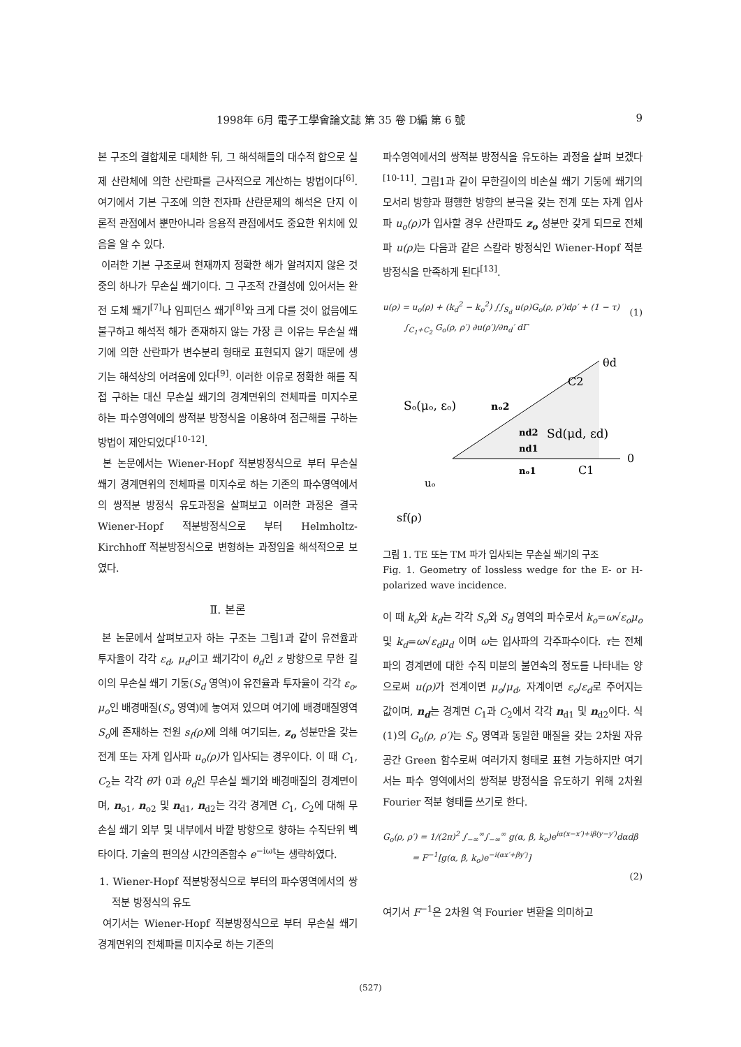1998年 6月 電子工學會論文誌 第 35 卷 D編 第 6 號 9
본 구조의 결합체로 대체한 뒤, 그 해석해들의 대수적 합으로 실제 산란체에 의한 산란파를 근사적으로 계산하는 방법이다<sup>[6]</sup>. 여기에서 기본 구조에 의한 전자파 산란문제의 해석은 단지 이론적 관점에서 뿐만아니라 응용적 관점에서도 중요한 위치에 있음을 알 수 있다.
이러한 기본 구조로써 현재까지 정확한 해가 알려지지 않은 것중의 하나가 무손실 쐐기이다. 그 구조적 간결성에 있어서는 완전 도체 쐐기<sup>[7]</sup>나 임피던스 쐐기<sup>[8]</sup>와 크게 다를 것이 없음에도 불구하고 해석적 해가 존재하지 않는 가장 큰 이유는 무손실 쐐기에 의한 산란파가 변수분리 형태로 표현되지 않기 때문에 생기는 해석상의 어려움에 있다<sup>[9]</sup>. 이러한 이유로 정확한 해를 직접 구하는 대신 무손실 쐐기의 경계면위의 전체파를 미지수로 하는 파수영역에의 쌍적분 방정식을 이용하여 점근해를 구하는 방법이 제안되었다<sup>[10-12]</sup>.
본 논문에서는 Wiener-Hopf 적분방정식으로 부터 무손실 쐐기 경계면위의 전체파를 미지수로 하는 기존의 파수영역에서의 쌍적분 방정식 유도과정을 살펴보고 이러한 과정은 결국 Wiener-Hopf 적분방정식으로 부터 Helmholtz-Kirchhoff 적분방정식으로 변형하는 과정임을 해석적으로 보였다.
Ⅱ. 본론
본 논문에서 살펴보고자 하는 구조는 그림1과 같이 유전율과 투자율이 각각 ε<sub>d</sub>, μ<sub>d</sub>이고 쐐기각이 θ<sub>d</sub>인 z 방향으로 무한 길이의 무손실 쐐기 기둥(S<sub>d</sub> 영역)이 유전율과 투자율이 각각 ε<sub>o</sub>, μ<sub>o</sub>인 배경매질(S<sub>o</sub> 영역)에 놓여져 있으며 여기에 배경매질영역 S<sub>o</sub>에 존재하는 전원 s<sub>f</sub>(ρ) 에 의해 여기되는, z<sub>o</sub> 성분만을 갖는 전계 또는 자계 입사파 u<sub>o</sub>(ρ) 가 입사되는 경우이다. 이 때 C<sub>1</sub>, C<sub>2</sub>는 각각 θ가 0과 θ<sub>d</sub>인 무손실 쐐기와 배경매질의 경계면이며, n<sub>o1</sub>, n<sub>o2</sub> 및 n<sub>d1</sub>, n<sub>d2</sub>는 각각 경계면 C<sub>1</sub>, C<sub>2</sub>에 대해 무손실 쐐기 외부 및 내부에서 바깥 방향으로 향하는 수직단위 벡타이다. 기술의 편의상 시간의존함수 e<sup>−iωt</sup>는 생략하였다.
1. Wiener-Hopf 적분방정식으로 부터의 파수영역에서의 쌍적분 방정식의 유도
여기서는 Wiener-Hopf 적분방정식으로 부터 무손실 쐐기 경계면위의 전체파를 미지수로 하는 기존의
파수영역에서의 쌍적분 방정식을 유도하는 과정을 살펴 보겠다<sup>[10-11]</sup>. 그림1과 같이 무한길이의 비손실 쐐기 기둥에 쐐기의 모서리 방향과 평행한 방향의 분극을 갖는 전계 또는 자계 입사파 u<sub>o</sub>(ρ) 가 입사할 경우 산란파도 z<sub>o</sub> 성분만 갖게 되므로 전체파 u(ρ) 는 다음과 같은 스칼라 방정식인 Wiener-Hopf 적분방정식을 만족하게 된다<sup>[13]</sup>.
u(ρ) = u<sub>o</sub>(ρ) + (k<sub>d</sub><sup>2</sup> − k<sub>o</sub><sup>2</sup>) ∫∫<sub>S<sub>d</sub></sub> u(ρ)G<sub>o</sub>(ρ, ρ′)dρ′ + (1 − τ)
∫<sub>C<sub>1</sub>+C<sub>2</sub></sub> G<sub>o</sub>(ρ, ρ′) ∂u(ρ′)/∂n<sub>d</sub>′ dΓ
(1)
θd
C2
Sₒ(μₒ, εₒ)
nₒ2
Sd(μd, εd)
nd2
nd1
0
nₒ1
C1
uₒ
sf(ρ)
그림 1. TE 또는 TM 파가 입사되는 무손실 쐐기의 구조
Fig. 1. Geometry of lossless wedge for the E- or H- polarized wave incidence.
이 때 k<sub>o</sub>와 k<sub>d</sub>는 각각 S<sub>o</sub>와 S<sub>d</sub> 영역의 파수로서 k<sub>o</sub>=ω√ε<sub>o</sub>μ<sub>o</sub> 및 k<sub>d</sub>=ω√ε<sub>d</sub>μ<sub>d</sub> 이며 ω는 입사파의 각주파수이다. τ는 전체파의 경계면에 대한 수직 미분의 불연속의 정도를 나타내는 양으로써 u(ρ) 가 전계이면 μ<sub>o</sub>/μ<sub>d</sub>, 자계이면 ε<sub>o</sub>/ε<sub>d</sub>로 주어지는 값이며, n<sub>d</sub>는 경계면 C<sub>1</sub>과 C<sub>2</sub>에서 각각 n<sub>d1</sub> 및 n<sub>d2</sub>이다. 식(1)의 G<sub>o</sub>(ρ, ρ′) 는 S<sub>o</sub> 영역과 동일한 매질을 갖는 2차원 자유공간 Green 함수로써 여러가지 형태로 표현 가능하지만 여기서는 파수 영역에서의 쌍적분 방정식을 유도하기 위해 2차원 Fourier 적분 형태를 쓰기로 한다.
G<sub>o</sub>(ρ, ρ′) = 1/(2π)<sup>2</sup> ∫<sub>−∞</sub><sup>∞</sup>∫<sub>−∞</sub><sup>∞</sup> g(α, β, k<sub>o</sub>)e<sup>iα(x−x′)+iβ(y−y′)</sup>dαdβ
= F<sup>−1</sup>[g(α, β, k<sub>o</sub>)e<sup>−i(αx′+βy′)</sup>]
(2)
여기서 F<sup>−1</sup>은 2차원 역 Fourier 변환을 의미하고
(527)